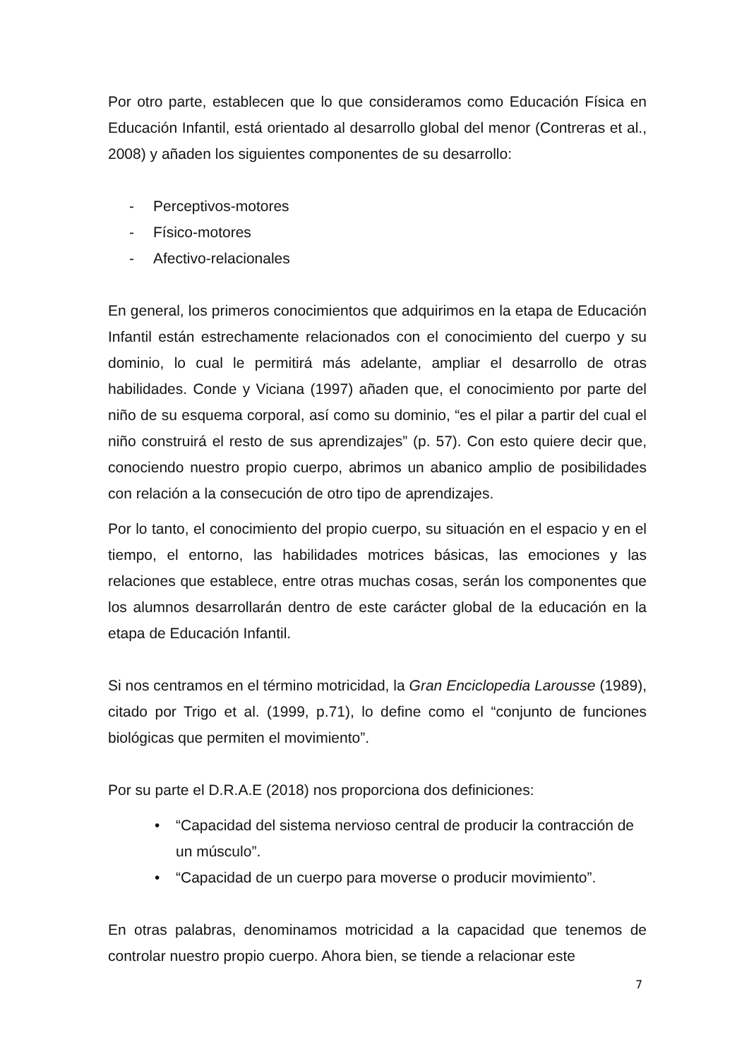Por otro parte, establecen que lo que consideramos como Educación Física en Educación Infantil, está orientado al desarrollo global del menor (Contreras et al., 2008) y añaden los siguientes componentes de su desarrollo:
- Perceptivos-motores
- Físico-motores
- Afectivo-relacionales
En general, los primeros conocimientos que adquirimos en la etapa de Educación Infantil están estrechamente relacionados con el conocimiento del cuerpo y su dominio, lo cual le permitirá más adelante, ampliar el desarrollo de otras habilidades. Conde y Viciana (1997) añaden que, el conocimiento por parte del niño de su esquema corporal, así como su dominio, “es el pilar a partir del cual el niño construirá el resto de sus aprendizajes” (p. 57). Con esto quiere decir que, conociendo nuestro propio cuerpo, abrimos un abanico amplio de posibilidades con relación a la consecución de otro tipo de aprendizajes.
Por lo tanto, el conocimiento del propio cuerpo, su situación en el espacio y en el tiempo, el entorno, las habilidades motrices básicas, las emociones y las relaciones que establece, entre otras muchas cosas, serán los componentes que los alumnos desarrollarán dentro de este carácter global de la educación en la etapa de Educación Infantil.
Si nos centramos en el término motricidad, la Gran Enciclopedia Larousse (1989), citado por Trigo et al. (1999, p.71), lo define como el “conjunto de funciones biológicas que permiten el movimiento”.
Por su parte el D.R.A.E (2018) nos proporciona dos definiciones:
• “Capacidad del sistema nervioso central de producir la contracción de un músculo”.
• “Capacidad de un cuerpo para moverse o producir movimiento”.
En otras palabras, denominamos motricidad a la capacidad que tenemos de controlar nuestro propio cuerpo. Ahora bien, se tiende a relacionar este
7